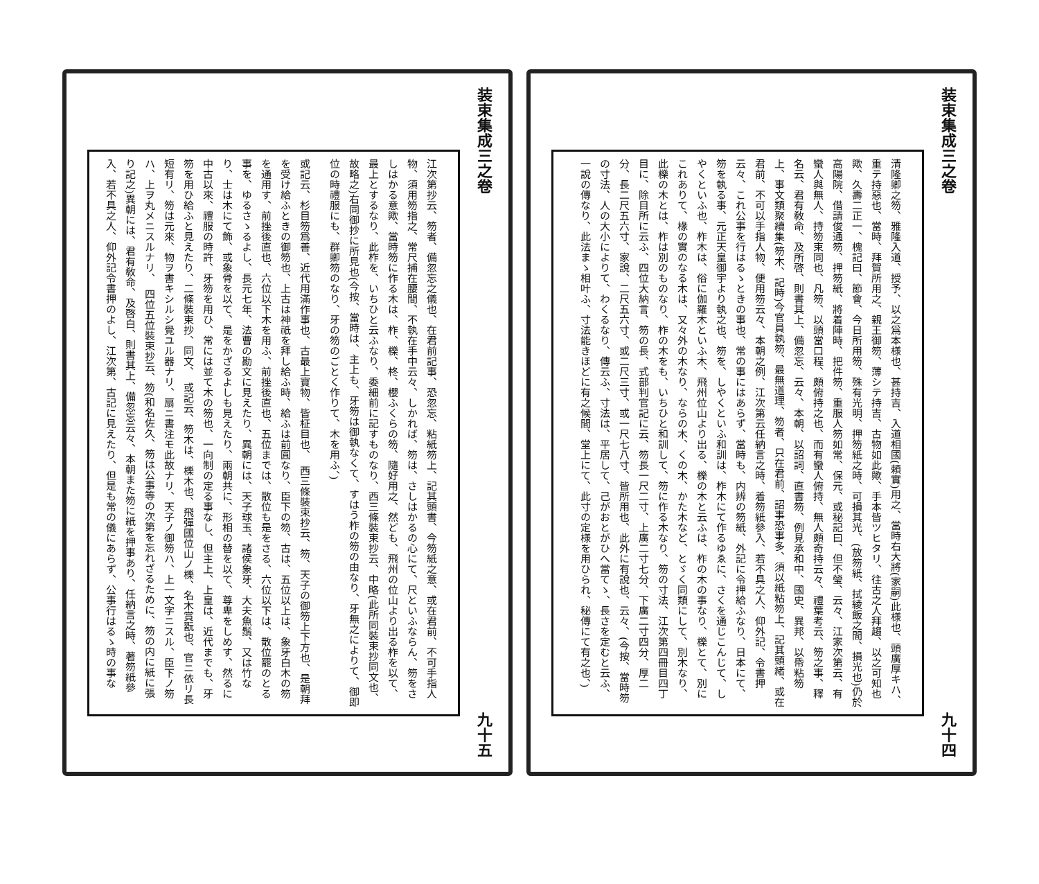装束集成三之卷 九十四
清隆卿之笏、雅隆入道、授予、以之爲本様也、甚持吉、入道相國(頼實)用之、當時右大將(家嗣)此様也、頭廣厚キハ、重テ持惡也、當時、拜賀所用之、親王御笏、薄シテ持吉、古物如此歟、手本皆ツヒタリ、往古之人拜趨、以之可知也歟、久壽二正一、槐記曰、節會、今日所用笏、殊有光明、押笏紙之時、可損其光、(放笏紙、拭綾飯之間、損光也)仍於高陽院、借請俊通笏、押笏紙、將着陣時、把件笏、重服人笏如常、保元、或秘記曰、但不瑩、云々、江家次第云、有蠻人與無人、持笏束同也、凡笏、以頭當口程、頗俯持之也、而有蠻人俯持、無人頗奇持云々、禮葉考云、笏之事、釋名云、君有敎命、及所啓、則書其上、備忽忘、云々、本朝、以詔詞、直書笏、例見承和中、國史、異邦、以帋粘笏上、事文類聚續集(笏木、記時)今官員執笏、最無道理、笏者、只在君前、詔事恐事多、須以紙粘笏上、記其頭緒、或在君前、不可以手指人物、便用笏云々、本朝之例、江次第云任納言之時、着笏紙參入、若不具之人、仰外記、令書押云々、これ公事を行はるゝときの事也、常の事にはあらず、當時も、内辨の笏紙、外記に令押給ふなり、日本にて、笏を執る事、元正天皇御宇より執之也、笏を、しやくといふ和訓は、柞木にて作るゆゑに、さくを通じこんじて、しやくといふ也、柞木は、俗に伽羅木といふ木、飛州位山より出る、櫟の木と云ふは、柞の木の事なり、櫟とて、別にこれありて、椽の實のなる木は、又々外の木なり、ならの木、くの木、かた木など、とゞく同類にして、別木なり、此櫟の木とは、柞は別のものなり、柞の木をも、いちひと和訓して、笏に作る木なり、笏の寸法、江次第四冊目四丁目に、除目所に云ふ、四位大納言、笏の長、式部判官記に云、笏長一尺二寸、上廣二寸七分、下廣二寸四分、厚二分、長二尺五六寸、家說、二尺五六寸、或二尺三寸、或一尺七八寸、皆所用也、此外に有說也、云々、(今按、當時笏の寸法、人の大小によりて、わくるなり、傳云ふ、寸法は、平居して、己がおとがひへ當てゝ、長さを定むと云ふ、一說の傳なり、此法まゝ相叶ふ、寸法能きほどに有之候間、堂上にて、此寸の定様を用ひられ、秘傳にて有之也、)
装束集成三之卷 九十五
江次第抄云、笏者、備忽忘之儀也、在君前記事、恐忽忘、粘紙笏上、記其頭書、今笏紙之意、或在君前、不可手指人物、須用笏指之、常尺捕在腰間、不執在手中云々、しかれば、笏は、さしはかるの心にて、尺といふならん、笏をさしはかる意歟、當時笏に作る木は、柞、櫟、柊、櫻ふくらの笏、隨好用之、然ども、飛州の位山より出る柞を以て、最上とするなり、此柞を、いちひと云ふなり、委細前に記すものなり、西三條裝束抄云、中略(此所同裝束抄同文也、故略之)右同御抄に所見也(今按、當時は、主上も、牙笏は御執なくて、すはう柞の笏の由なり、牙無之によりて、御即位の時禮服にも、群卿笏のなり、牙の笏のごとく作りて、木を用ふ、)
或記云、杉目笏爲善、近代用滿作事也、古最上寶物、皆柾目也、　西三條裝束抄云、笏、天子の御笏上下方也、是朝拜を受け給ふときの御笏也、上古は神祇を拜し給ふ時、給ふは前圓なり、臣下の笏、古は、五位以上は、象牙白木の笏を通用す、前挫後直也、六位以下木を用ふ、前挫後直也、五位までは、散位も是をさる、六位以下は、散位罷のとる事を、ゆるさゝるよし、長元七年、法曹の勘文に見えたり、異朝には、天子球玉、諸侯象牙、大夫魚鬚、又は竹なり、士は木にて飾、或象骨を以て、是をかざるよしも見えたり、兩朝共に、形相の替を以て、尊卑をしめす、然るに中古以來、禮服の時許、牙笏を用ひ、常には並て木の笏也、一向制の定る事なし、但主上、上皇は、近代までも、牙笏を用ひ給ふと見えたり、二條裝束抄、同文、　或記云、笏木は、櫟木也、飛彈國位山ノ櫟、名木賞翫也、官ニ依リ長短有リ、笏は元來、物ヲ書キシルシ覺ユル器ナリ、扇ニ書注モ此故ナリ、天子ノ御笏ハ、上一文字ニスル、臣下ノ笏ハ、上ヲ丸メニスルナリ、　四位五位裝束抄云、笏(和名佐久、笏は公事等の次第を忘れざるために、笏の内に紙に張り記之)異朝には、君有敎命、及啓白、則書其上、備忽忘云々、本朝また笏に紙を押事あり、任納言之時、著笏紙參入、若不具之人、仰外記令書押のよし、江次第、古記に見えたり、但是も常の儀にあらず、公事行はるゝ時の事な